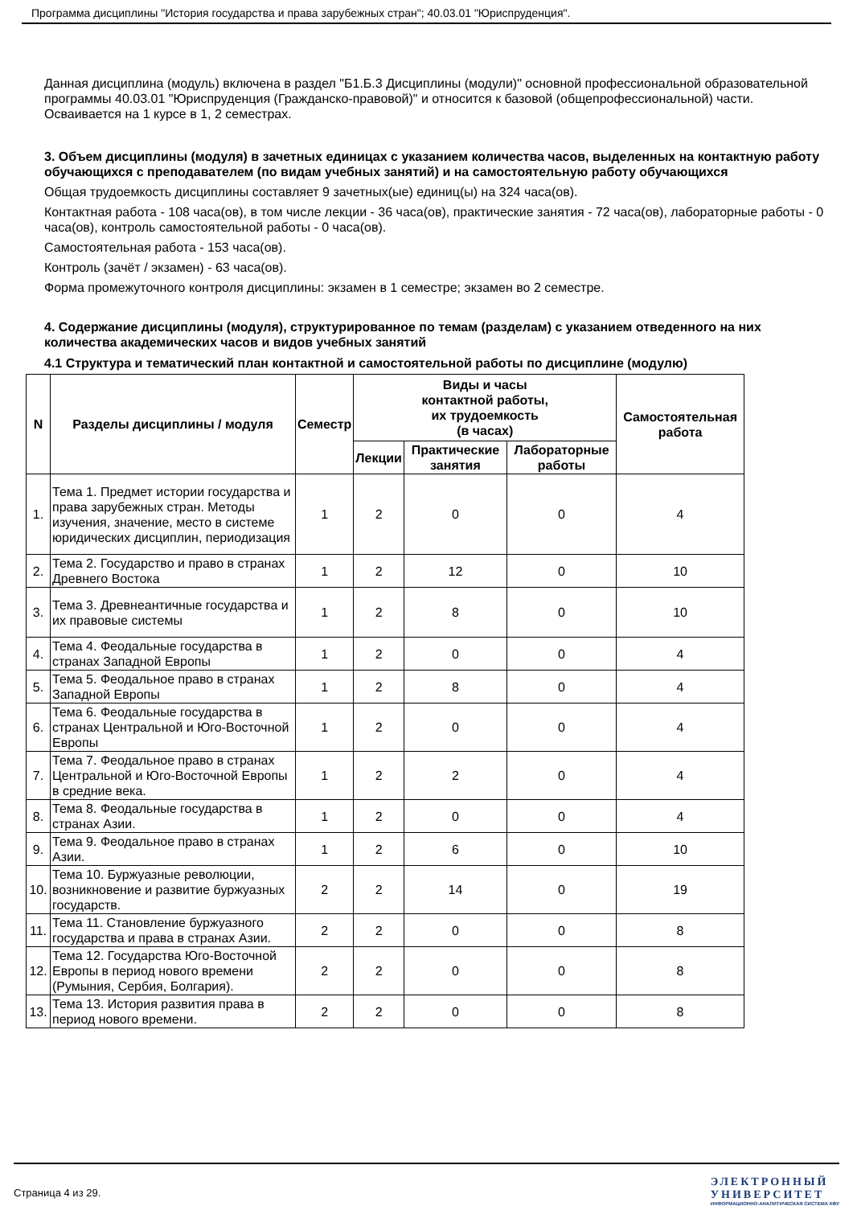Программа дисциплины "История государства и права зарубежных стран"; 40.03.01 "Юриспруденция".
Данная дисциплина (модуль) включена в раздел "Б1.Б.3 Дисциплины (модули)" основной профессиональной образовательной программы 40.03.01 "Юриспруденция (Гражданско-правовой)" и относится к базовой (общепрофессиональной) части.
Осваивается на 1 курсе в 1, 2 семестрах.
3. Объем дисциплины (модуля) в зачетных единицах с указанием количества часов, выделенных на контактную работу обучающихся с преподавателем (по видам учебных занятий) и на самостоятельную работу обучающихся
Общая трудоемкость дисциплины составляет 9 зачетных(ые) единиц(ы) на 324 часа(ов).
Контактная работа - 108 часа(ов), в том числе лекции - 36 часа(ов), практические занятия - 72 часа(ов), лабораторные работы - 0 часа(ов), контроль самостоятельной работы - 0 часа(ов).
Самостоятельная работа - 153 часа(ов).
Контроль (зачёт / экзамен) - 63 часа(ов).
Форма промежуточного контроля дисциплины: экзамен в 1 семестре; экзамен во 2 семестре.
4. Содержание дисциплины (модуля), структурированное по темам (разделам) с указанием отведенного на них количества академических часов и видов учебных занятий
4.1 Структура и тематический план контактной и самостоятельной работы по дисциплине (модулю)
| N | Разделы дисциплины / модуля | Семестр | Виды и часы контактной работы, их трудоемкость (в часах) | | | Самостоятельная работа |
| --- | --- | --- | --- | --- | --- | --- |
| | | | Лекции | Практические занятия | Лабораторные работы | |
| 1. | Тема 1. Предмет истории государства и права зарубежных стран. Методы изучения, значение, место в системе юридических дисциплин, периодизация | 1 | 2 | 0 | 0 | 4 |
| 2. | Тема 2. Государство и право в странах Древнего Востока | 1 | 2 | 12 | 0 | 10 |
| 3. | Тема 3. Древнеантичные государства и их правовые системы | 1 | 2 | 8 | 0 | 10 |
| 4. | Тема 4. Феодальные государства в странах Западной Европы | 1 | 2 | 0 | 0 | 4 |
| 5. | Тема 5. Феодальное право в странах Западной Европы | 1 | 2 | 8 | 0 | 4 |
| 6. | Тема 6. Феодальные государства в странах Центральной и Юго-Восточной Европы | 1 | 2 | 0 | 0 | 4 |
| 7. | Тема 7. Феодальное право в странах Центральной и Юго-Восточной Европы в средние века. | 1 | 2 | 2 | 0 | 4 |
| 8. | Тема 8. Феодальные государства в странах Азии. | 1 | 2 | 0 | 0 | 4 |
| 9. | Тема 9. Феодальное право в странах Азии. | 1 | 2 | 6 | 0 | 10 |
| 10. | Тема 10. Буржуазные революции, возникновение и развитие буржуазных государств. | 2 | 2 | 14 | 0 | 19 |
| 11. | Тема 11. Становление буржуазного государства и права в странах Азии. | 2 | 2 | 0 | 0 | 8 |
| 12. | Тема 12. Государства Юго-Восточной Европы в период нового времени (Румыния, Сербия, Болгария). | 2 | 2 | 0 | 0 | 8 |
| 13. | Тема 13. История развития права в период нового времени. | 2 | 2 | 0 | 0 | 8 |
Страница 4 из 29.
ЭЛЕКТРОННЫЙ
УНИВЕРСИТЕТ
ИНФОРМАЦИОННО-АНАЛИТИЧЕСКАЯ СИСТЕМА КФУ